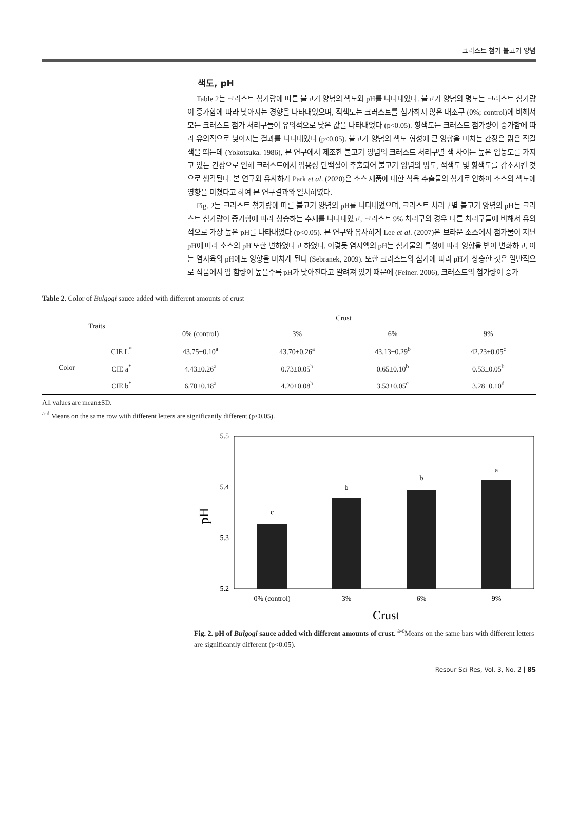크러스트 첨가 불고기 양념
색도, pH
Table 2는 크러스트 첨가량에 따른 불고기 양념의 색도와 pH를 나타내었다. 불고기 양념의 명도는 크러스트 첨가량이 증가함에 따라 낮아지는 경향을 나타내었으며, 적색도는 크러스트를 첨가하지 않은 대조구 (0%; control)에 비해서 모든 크러스트 첨가 처리구들이 유의적으로 낮은 값을 나타내었다 (p<0.05). 황색도는 크러스트 첨가량이 증가함에 따라 유의적으로 낮아지는 결과를 나타내었다 (p<0.05). 불고기 양념의 색도 형성에 큰 영향을 미치는 간장은 맑은 적갈색을 띄는데 (Yokotsuka. 1986), 본 연구에서 제조한 불고기 양념의 크러스트 처리구별 색 차이는 높은 염농도를 가지고 있는 간장으로 인해 크러스트에서 염용성 단백질이 추출되어 불고기 양념의 명도, 적색도 및 황색도를 감소시킨 것으로 생각된다. 본 연구와 유사하게 Park et al. (2020)은 소스 제품에 대한 식육 추출물의 첨가로 인하여 소스의 색도에 영향을 미쳤다고 하여 본 연구결과와 일치하였다.
Fig. 2는 크러스트 첨가량에 따른 불고기 양념의 pH를 나타내었으며, 크러스트 처리구별 불고기 양념의 pH는 크러스트 첨가량이 증가함에 따라 상승하는 추세를 나타내었고, 크러스트 9% 처리구의 경우 다른 처리구들에 비해서 유의적으로 가장 높은 pH를 나타내었다 (p<0.05). 본 연구와 유사하게 Lee et al. (2007)은 브라운 소스에서 첨가물이 지닌 pH에 따라 소스의 pH 또한 변하였다고 하였다. 이렇듯 염지액의 pH는 첨가물의 특성에 따라 영향을 받아 변화하고, 이는 염지육의 pH에도 영향을 미치게 된다 (Sebranek, 2009). 또한 크러스트의 첨가에 따라 pH가 상승한 것은 일반적으로 식품에서 염 함량이 높을수록 pH가 낮아진다고 알려져 있기 때문에 (Feiner. 2006), 크러스트의 첨가량이 증가
Table 2. Color of Bulgogi sauce added with different amounts of crust
| Traits | | Crust | | | |
| --- | --- | --- | --- | --- | --- |
| | | 0% (control) | 3% | 6% | 9% |
| Color | CIE L<sup>*</sup> | 43.75±0.10<sup>a</sup> | 43.70±0.26<sup>a</sup> | 43.13±0.29<sup>b</sup> | 42.23±0.05<sup>c</sup> |
| | CIE a<sup>*</sup> | 4.43±0.26<sup>a</sup> | 0.73±0.05<sup>b</sup> | 0.65±0.10<sup>b</sup> | 0.53±0.05<sup>b</sup> |
| | CIE b<sup>*</sup> | 6.70±0.18<sup>a</sup> | 4.20±0.08<sup>b</sup> | 3.53±0.05<sup>c</sup> | 3.28±0.10<sup>d</sup> |
All values are mean±SD.
<sup>a-d</sup> Means on the same row with different letters are significantly different (p<0.05).
5.5
5.4
5.3
5.2
pH
c
b
b
a
0% (control)
3%
6%
9%
Crust
Fig. 2. pH of Bulgogi sauce added with different amounts of crust. <sup>a-c</sup>Means on the same bars with different letters are significantly different (p<0.05).
Resour Sci Res, Vol. 3, No. 2 | 85